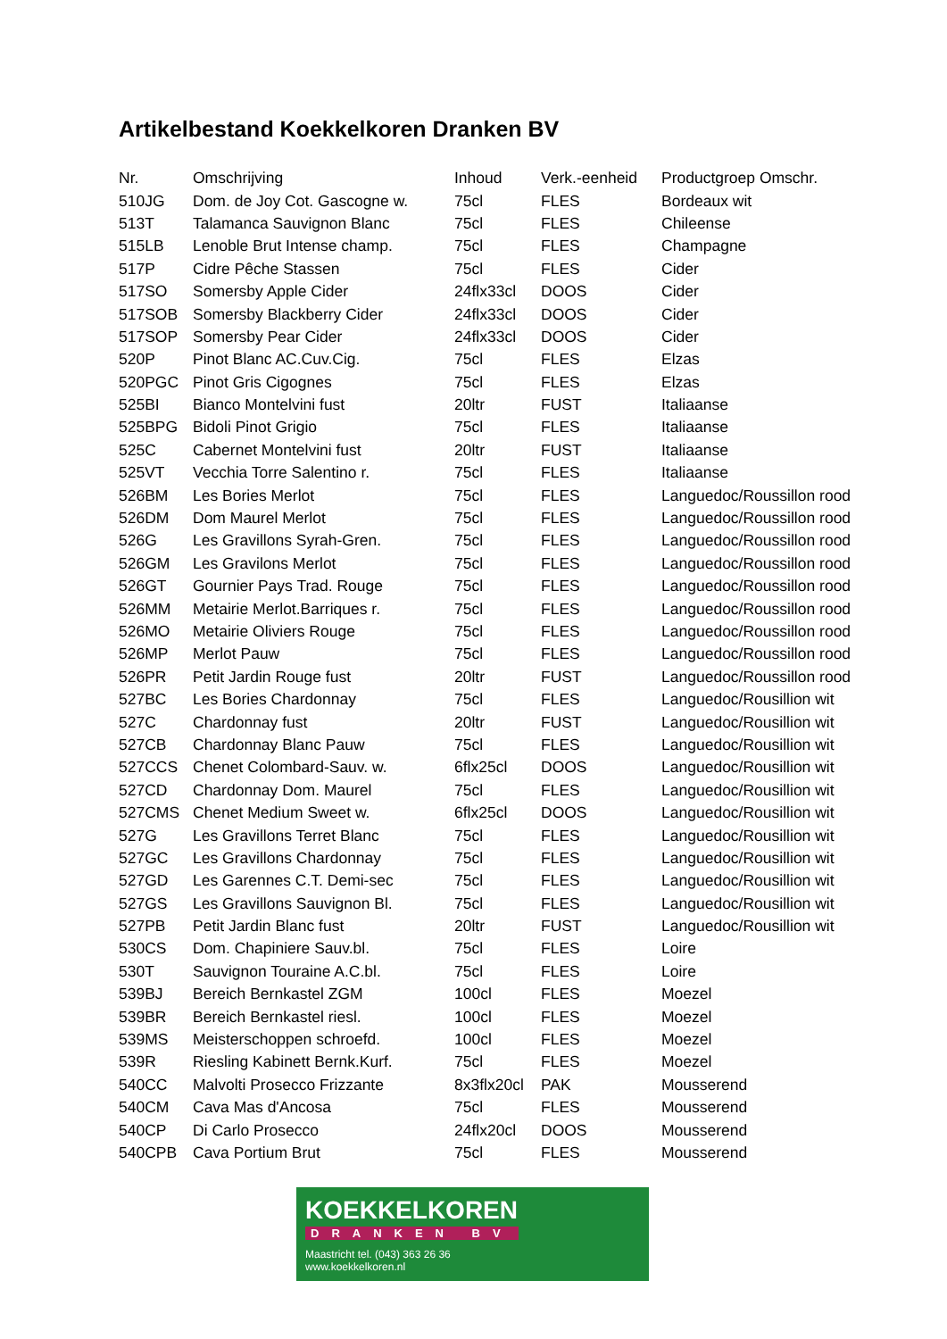Artikelbestand Koekkelkoren Dranken BV
| Nr. | Omschrijving | Inhoud | Verk.-eenheid | Productgroep Omschr. |
| --- | --- | --- | --- | --- |
| 510JG | Dom. de Joy Cot. Gascogne w. | 75cl | FLES | Bordeaux wit |
| 513T | Talamanca Sauvignon Blanc | 75cl | FLES | Chileense |
| 515LB | Lenoble Brut Intense champ. | 75cl | FLES | Champagne |
| 517P | Cidre Pêche Stassen | 75cl | FLES | Cider |
| 517SO | Somersby Apple Cider | 24flx33cl | DOOS | Cider |
| 517SOB | Somersby Blackberry Cider | 24flx33cl | DOOS | Cider |
| 517SOP | Somersby Pear Cider | 24flx33cl | DOOS | Cider |
| 520P | Pinot Blanc AC.Cuv.Cig. | 75cl | FLES | Elzas |
| 520PGC | Pinot Gris Cigognes | 75cl | FLES | Elzas |
| 525BI | Bianco Montelvini fust | 20ltr | FUST | Italiaanse |
| 525BPG | Bidoli Pinot Grigio | 75cl | FLES | Italiaanse |
| 525C | Cabernet Montelvini fust | 20ltr | FUST | Italiaanse |
| 525VT | Vecchia Torre Salentino r. | 75cl | FLES | Italiaanse |
| 526BM | Les Bories Merlot | 75cl | FLES | Languedoc/Roussillon rood |
| 526DM | Dom Maurel Merlot | 75cl | FLES | Languedoc/Roussillon rood |
| 526G | Les Gravillons Syrah-Gren. | 75cl | FLES | Languedoc/Roussillon rood |
| 526GM | Les Gravilons Merlot | 75cl | FLES | Languedoc/Roussillon rood |
| 526GT | Gournier Pays Trad. Rouge | 75cl | FLES | Languedoc/Roussillon rood |
| 526MM | Metairie Merlot.Barriques r. | 75cl | FLES | Languedoc/Roussillon rood |
| 526MO | Metairie Oliviers Rouge | 75cl | FLES | Languedoc/Roussillon rood |
| 526MP | Merlot Pauw | 75cl | FLES | Languedoc/Roussillon rood |
| 526PR | Petit Jardin Rouge fust | 20ltr | FUST | Languedoc/Roussillon rood |
| 527BC | Les Bories Chardonnay | 75cl | FLES | Languedoc/Rousillion wit |
| 527C | Chardonnay fust | 20ltr | FUST | Languedoc/Rousillion wit |
| 527CB | Chardonnay Blanc Pauw | 75cl | FLES | Languedoc/Rousillion wit |
| 527CCS | Chenet Colombard-Sauv. w. | 6flx25cl | DOOS | Languedoc/Rousillion wit |
| 527CD | Chardonnay Dom. Maurel | 75cl | FLES | Languedoc/Rousillion wit |
| 527CMS | Chenet Medium Sweet w. | 6flx25cl | DOOS | Languedoc/Rousillion wit |
| 527G | Les Gravillons Terret Blanc | 75cl | FLES | Languedoc/Rousillion wit |
| 527GC | Les Gravillons Chardonnay | 75cl | FLES | Languedoc/Rousillion wit |
| 527GD | Les Garennes C.T. Demi-sec | 75cl | FLES | Languedoc/Rousillion wit |
| 527GS | Les Gravillons Sauvignon Bl. | 75cl | FLES | Languedoc/Rousillion wit |
| 527PB | Petit Jardin Blanc fust | 20ltr | FUST | Languedoc/Rousillion wit |
| 530CS | Dom. Chapiniere Sauv.bl. | 75cl | FLES | Loire |
| 530T | Sauvignon Touraine A.C.bl. | 75cl | FLES | Loire |
| 539BJ | Bereich Bernkastel ZGM | 100cl | FLES | Moezel |
| 539BR | Bereich Bernkastel riesl. | 100cl | FLES | Moezel |
| 539MS | Meisterschoppen schroefd. | 100cl | FLES | Moezel |
| 539R | Riesling Kabinett Bernk.Kurf. | 75cl | FLES | Moezel |
| 540CC | Malvolti Prosecco Frizzante | 8x3flx20cl | PAK | Mousserend |
| 540CM | Cava Mas d'Ancosa | 75cl | FLES | Mousserend |
| 540CP | Di Carlo Prosecco | 24flx20cl | DOOS | Mousserend |
| 540CPB | Cava Portium Brut | 75cl | FLES | Mousserend |
KOEKKELKOREN
DRANKEN BV
Maastricht tel. (043) 363 26 36
www.koekkelkoren.nl